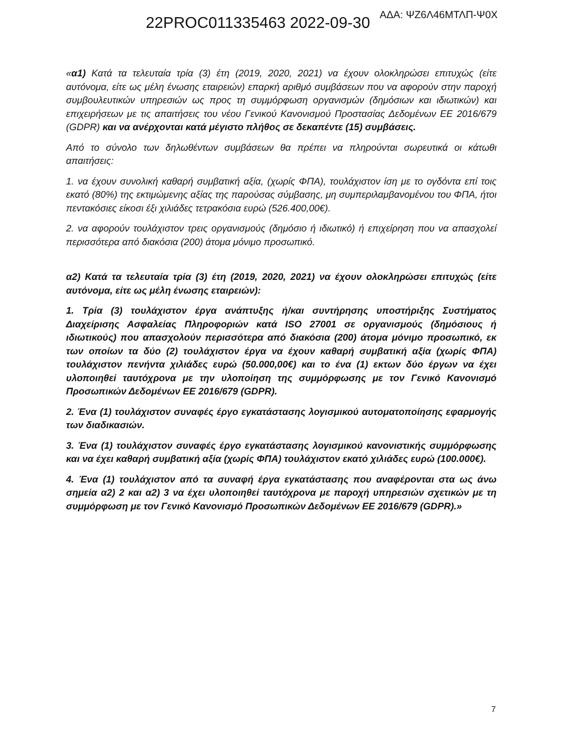22PROC011335463 2022-09-30 ΑΔΑ: ΨΖ6Λ46ΜΤΛΠ-Ψ0Χ
«α1) Κατά τα τελευταία τρία (3) έτη (2019, 2020, 2021) να έχουν ολοκληρώσει επιτυχώς (είτε αυτόνομα, είτε ως μέλη ένωσης εταιρειών) επαρκή αριθμό συμβάσεων που να αφορούν στην παροχή συμβουλευτικών υπηρεσιών ως προς τη συμμόρφωση οργανισμών (δημόσιων και ιδιωτικών) και επιχειρήσεων με τις απαιτήσεις του νέου Γενικού Κανονισμού Προστασίας Δεδομένων ΕΕ 2016/679 (GDPR) και να ανέρχονται κατά μέγιστο πλήθος σε δεκαπέντε (15) συμβάσεις.
Από το σύνολο των δηλωθέντων συμβάσεων θα πρέπει να πληρούνται σωρευτικά οι κάτωθι απαιτήσεις:
1. να έχουν συνολική καθαρή συμβατική αξία, (χωρίς ΦΠΑ), τουλάχιστον ίση με το ογδόντα επί τοις εκατό (80%) της εκτιμώμενης αξίας της παρούσας σύμβασης, μη συμπεριλαμβανομένου του ΦΠΑ, ήτοι πεντακόσιες είκοσι έξι χιλιάδες τετρακόσια ευρώ (526.400,00€).
2. να αφορούν τουλάχιστον τρεις οργανισμούς (δημόσιο ή ιδιωτικό) ή επιχείρηση που να απασχολεί περισσότερα από διακόσια (200) άτομα μόνιμο προσωπικό.
α2) Κατά τα τελευταία τρία (3) έτη (2019, 2020, 2021) να έχουν ολοκληρώσει επιτυχώς (είτε αυτόνομα, είτε ως μέλη ένωσης εταιρειών):
1. Τρία (3) τουλάχιστον έργα ανάπτυξης ή/και συντήρησης υποστήριξης Συστήματος Διαχείρισης Ασφαλείας Πληροφοριών κατά ISO 27001 σε οργανισμούς (δημόσιους ή ιδιωτικούς) που απασχολούν περισσότερα από διακόσια (200) άτομα μόνιμο προσωπικό, εκ των οποίων τα δύο (2) τουλάχιστον έργα να έχουν καθαρή συμβατική αξία (χωρίς ΦΠΑ) τουλάχιστον πενήντα χιλιάδες ευρώ (50.000,00€) και το ένα (1) εκτων δύο έργων να έχει υλοποιηθεί ταυτόχρονα με την υλοποίηση της συμμόρφωσης με τον Γενικό Κανονισμό Προσωπικών Δεδομένων ΕΕ 2016/679 (GDPR).
2. Ένα (1) τουλάχιστον συναφές έργο εγκατάστασης λογισμικού αυτοματοποίησης εφαρμογής των διαδικασιών.
3. Ένα (1) τουλάχιστον συναφές έργο εγκατάστασης λογισμικού κανονιστικής συμμόρφωσης και να έχει καθαρή συμβατική αξία (χωρίς ΦΠΑ) τουλάχιστον εκατό χιλιάδες ευρώ (100.000€).
4. Ένα (1) τουλάχιστον από τα συναφή έργα εγκατάστασης που αναφέρονται στα ως άνω σημεία α2) 2 και α2) 3 να έχει υλοποιηθεί ταυτόχρονα με παροχή υπηρεσιών σχετικών με τη συμμόρφωση με τον Γενικό Κανονισμό Προσωπικών Δεδομένων ΕΕ 2016/679 (GDPR).»
7